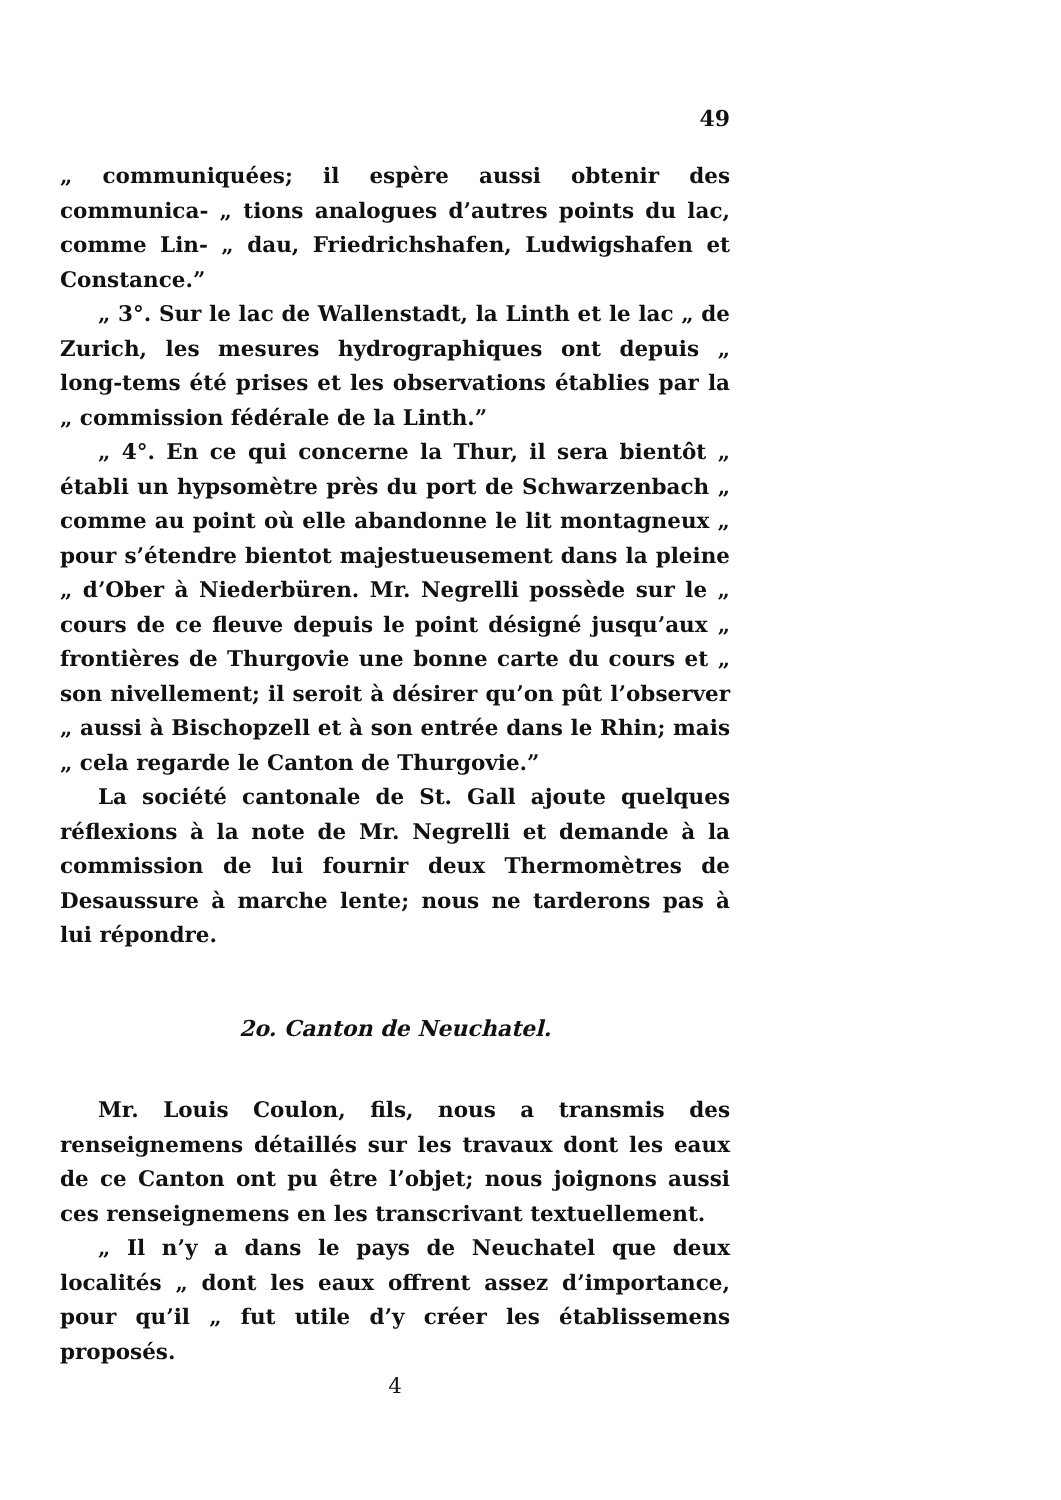49
„ communiquées; il espère aussi obtenir des communica- „ tions analogues d’autres points du lac, comme Lin- „ dau, Friedrichshafen, Ludwigshafen et Constance.”
„ 3°. Sur le lac de Wallenstadt, la Linth et le lac „ de Zurich, les mesures hydrographiques ont depuis „ long-tems été prises et les observations établies par la „ commission fédérale de la Linth.”
„ 4°. En ce qui concerne la Thur, il sera bientôt „ établi un hypsomètre près du port de Schwarzenbach „ comme au point où elle abandonne le lit montagneux „ pour s’étendre bientot majestueusement dans la pleine „ d’Ober à Niederbüren. Mr. Negrelli possède sur le „ cours de ce fleuve depuis le point désigné jusqu’aux „ frontières de Thurgovie une bonne carte du cours et „ son nivellement; il seroit à désirer qu’on pût l’observer „ aussi à Bischopzell et à son entrée dans le Rhin; mais „ cela regarde le Canton de Thurgovie.”
La société cantonale de St. Gall ajoute quelques réflexions à la note de Mr. Negrelli et demande à la commission de lui fournir deux Thermomètres de Desaussure à marche lente; nous ne tarderons pas à lui répondre.
2o. Canton de Neuchatel.
Mr. Louis Coulon, fils, nous a transmis des renseignemens détaillés sur les travaux dont les eaux de ce Canton ont pu être l’objet; nous joignons aussi ces renseignemens en les transcrivant textuellement.
„ Il n’y a dans le pays de Neuchatel que deux localités „ dont les eaux offrent assez d’importance, pour qu’il „ fut utile d’y créer les établissemens proposés.
4